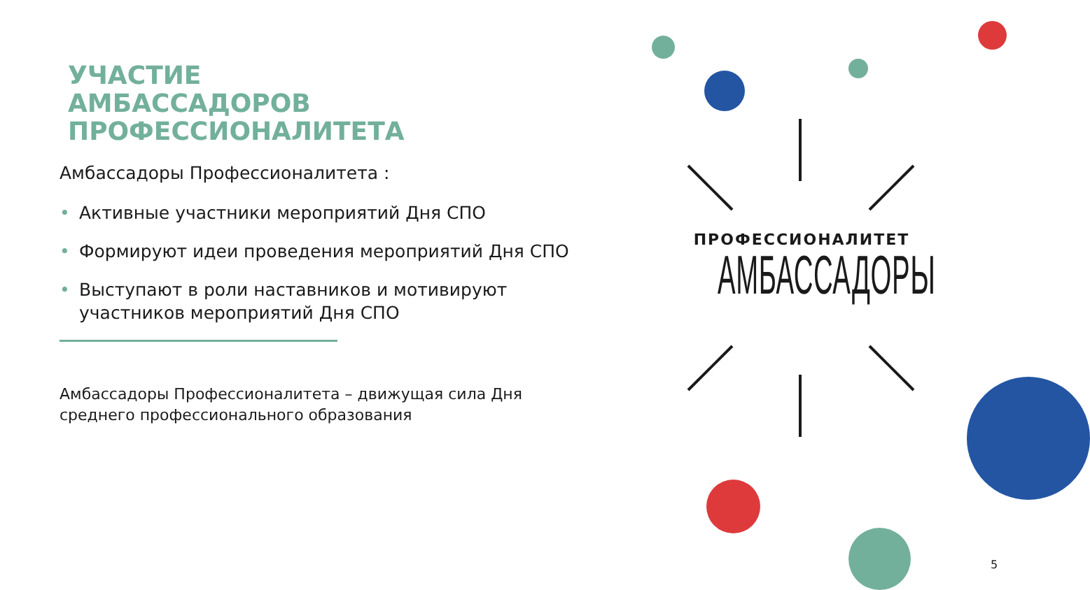УЧАСТИЕ
АМБАССАДОРОВ
ПРОФЕССИОНАЛИТЕТА
Амбассадоры Профессионалитета :
• Активные участники мероприятий Дня СПО
• Формируют идеи проведения мероприятий Дня СПО
• Выступают в роли наставников и мотивируют участников мероприятий Дня СПО
Амбассадоры Профессионалитета – движущая сила Дня среднего профессионального образования
ПРОФЕССИОНАЛИТЕТ
АМБАССАДОРЫ
5